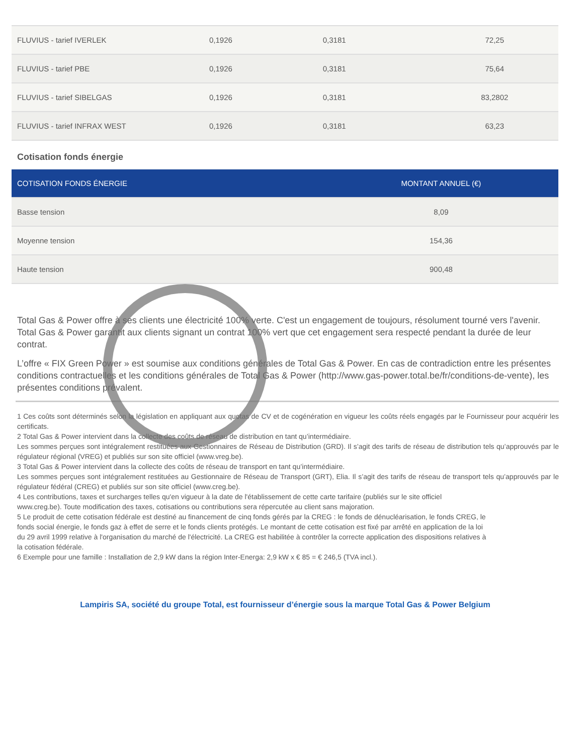| FLUVIUS - tarief IVERLEK | 0,1926 | 0,3181 | 72,25 |
| FLUVIUS - tarief PBE | 0,1926 | 0,3181 | 75,64 |
| FLUVIUS - tarief SIBELGAS | 0,1926 | 0,3181 | 83,2802 |
| FLUVIUS - tarief INFRAX WEST | 0,1926 | 0,3181 | 63,23 |
Cotisation fonds énergie
| COTISATION FONDS ÉNERGIE | MONTANT ANNUEL (€) |
| --- | --- |
| Basse tension | 8,09 |
| Moyenne tension | 154,36 |
| Haute tension | 900,48 |
Total Gas & Power offre à ses clients une électricité 100% verte. C'est un engagement de toujours, résolument tourné vers l'avenir. Total Gas & Power garantit aux clients signant un contrat 100% vert que cet engagement sera respecté pendant la durée de leur contrat.
L’offre « FIX Green Power » est soumise aux conditions générales de Total Gas & Power. En cas de contradiction entre les présentes conditions contractuelles et les conditions générales de Total Gas & Power (http://www.gas-power.total.be/fr/conditions-de-vente), les présentes conditions prévalent.
1 Ces coûts sont déterminés selon la législation en appliquant aux quotas de CV et de cogénération en vigueur les coûts réels engagés par le Fournisseur pour acquérir les certificats.
2 Total Gas & Power intervient dans la collecte des coûts de réseau de distribution en tant qu’intermédiaire.
Les sommes perçues sont intégralement restituées aux Gestionnaires de Réseau de Distribution (GRD). Il s’agit des tarifs de réseau de distribution tels qu’approuvés par le régulateur régional (VREG) et publiés sur son site officiel (www.vreg.be).
3 Total Gas & Power intervient dans la collecte des coûts de réseau de transport en tant qu’intermédiaire.
Les sommes perçues sont intégralement restituées au Gestionnaire de Réseau de Transport (GRT), Elia. Il s’agit des tarifs de réseau de transport tels qu’approuvés par le régulateur fédéral (CREG) et publiés sur son site officiel (www.creg.be).
4 Les contributions, taxes et surcharges telles qu'en vigueur à la date de l'établissement de cette carte tarifaire (publiés sur le site officiel
www.creg.be). Toute modification des taxes, cotisations ou contributions sera répercutée au client sans majoration.
5 Le produit de cette cotisation fédérale est destiné au financement de cinq fonds gérés par la CREG : le fonds de dénucléarisation, le fonds CREG, le
fonds social énergie, le fonds gaz à effet de serre et le fonds clients protégés. Le montant de cette cotisation est fixé par arrêté en application de la loi
du 29 avril 1999 relative à l'organisation du marché de l'électricité. La CREG est habilitée à contrôler la correcte application des dispositions relatives à
la cotisation fédérale.
6 Exemple pour une famille : Installation de 2,9 kW dans la région Inter-Energa: 2,9 kW x € 85 = € 246,5 (TVA incl.).
Lampiris SA, société du groupe Total, est fournisseur d’énergie sous la marque Total Gas & Power Belgium